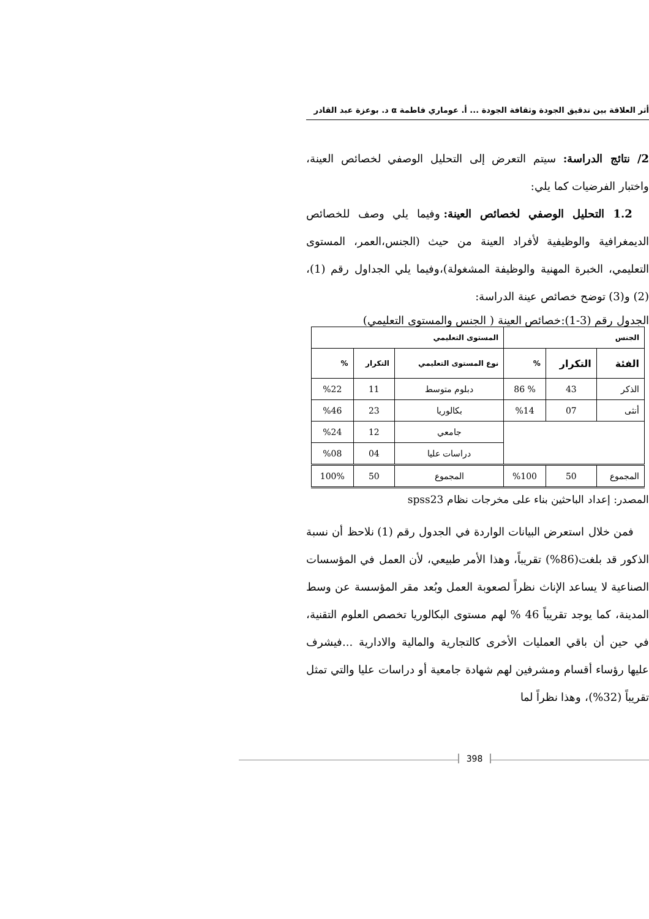أثر العلاقة بين تدقيق الجودة وثقافة الجودة ... أ. عوماري فاطمة α د. بوعزة عبد القادر
2/ نتائج الدراسة: سيتم التعرض إلى التحليل الوصفي لخصائص العينة، واختبار الفرضيات كما يلي:
1.2 التحليل الوصفي لخصائص العينة: وفيما يلي وصف للخصائص الديمغرافية والوظيفية لأفراد العينة من حيث (الجنس،العمر، المستوى التعليمي، الخبرة المهنية والوظيفة المشغولة)،وفيما يلي الجداول رقم (1)، (2) و(3) توضح خصائص عينة الدراسة:
الجدول رقم (3-1):خصائص العينة ( الجنس والمستوى التعليمي)
| الجنس | | | المستوى التعليمي | | |
| --- | --- | --- | --- | --- | --- |
| الفئة | التكرار | % | نوع المستوى التعليمي | التكرار | % |
| الذكر | 43 | % 86 | دبلوم متوسط | 11 | %22 |
| أنثى | 07 | %14 | بكالوريا | 23 | %46 |
| | | | جامعي | 12 | %24 |
| | | | دراسات عليا | 04 | %08 |
| المجموع | 50 | %100 | المجموع | 50 | 100% |
المصدر: إعداد الباحثين بناء على مخرجات نظام spss23
فمن خلال استعرض البيانات الواردة في الجدول رقم (1) نلاحظ أن نسبة الذكور قد بلغت(86%) تقريباً، وهذا الأمر طبيعي، لأن العمل في المؤسسات الصناعية لا يساعد الإناث نظراً لصعوبة العمل وبُعد مقر المؤسسة عن وسط المدينة، كما يوجد تقريباً 46 % لهم مستوى البكالوريا تخصص العلوم التقنية، في حين أن باقي العمليات الأخرى كالتجارية والمالية والادارية ...فيشرف عليها رؤساء أقسام ومشرفين لهم شهادة جامعية أو دراسات عليا والتي تمثل تقريباً (32%)، وهذا نظراً لما
398